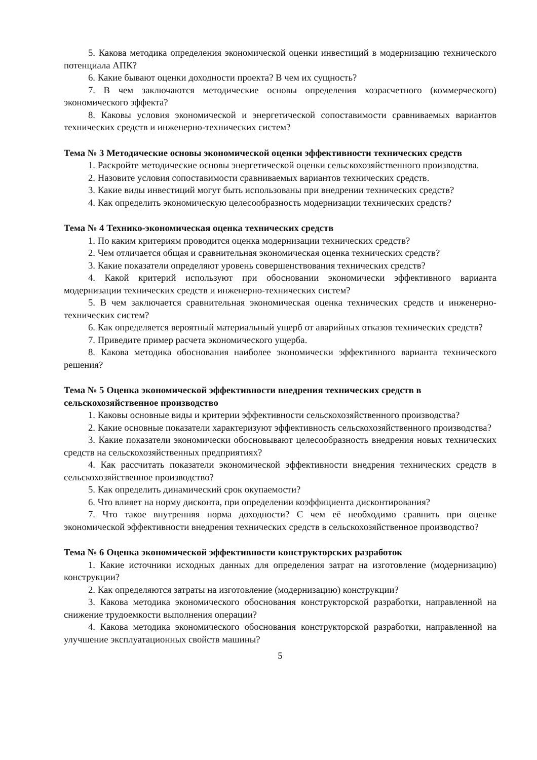5. Какова методика определения экономической оценки инвестиций в модернизацию технического потенциала АПК?
6. Какие бывают оценки доходности проекта? В чем их сущность?
7. В чем заключаются методические основы определения хозрасчетного (коммерческого) экономического эффекта?
8. Каковы условия экономической и энергетической сопоставимости сравниваемых вариантов технических средств и инженерно-технических систем?
Тема № 3 Методические основы экономической оценки эффективности технических средств
1. Раскройте методические основы энергетической оценки сельскохозяйственного производства.
2. Назовите условия сопоставимости сравниваемых вариантов технических средств.
3. Какие виды инвестиций могут быть использованы при внедрении технических средств?
4. Как определить экономическую целесообразность модернизации технических средств?
Тема № 4 Технико-экономическая оценка технических средств
1. По каким критериям проводится оценка модернизации технических средств?
2. Чем отличается общая и сравнительная экономическая оценка технических средств?
3. Какие показатели определяют уровень совершенствования технических средств?
4. Какой критерий используют при обосновании экономически эффективного варианта модернизации технических средств и инженерно-технических систем?
5. В чем заключается сравнительная экономическая оценка технических средств и инженерно-технических систем?
6. Как определяется вероятный материальный ущерб от аварийных отказов технических средств?
7. Приведите пример расчета экономического ущерба.
8. Какова методика обоснования наиболее экономически эффективного варианта технического решения?
Тема № 5 Оценка экономической эффективности внедрения технических средств в сельскохозяйственное производство
1. Каковы основные виды и критерии эффективности сельскохозяйственного производства?
2. Какие основные показатели характеризуют эффективность сельскохозяйственного производства?
3. Какие показатели экономически обосновывают целесообразность внедрения новых технических средств на сельскохозяйственных предприятиях?
4. Как рассчитать показатели экономической эффективности внедрения технических средств в сельскохозяйственное производство?
5. Как определить динамический срок окупаемости?
6. Что влияет на норму дисконта, при определении коэффициента дисконтирования?
7. Что такое внутренняя норма доходности? С чем её необходимо сравнить при оценке экономической эффективности внедрения технических средств в сельскохозяйственное производство?
Тема № 6 Оценка экономической эффективности конструкторских разработок
1. Какие источники исходных данных для определения затрат на изготовление (модернизацию) конструкции?
2. Как определяются затраты на изготовление (модернизацию) конструкции?
3. Какова методика экономического обоснования конструкторской разработки, направленной на снижение трудоемкости выполнения операции?
4. Какова методика экономического обоснования конструкторской разработки, направленной на улучшение эксплуатационных свойств машины?
5